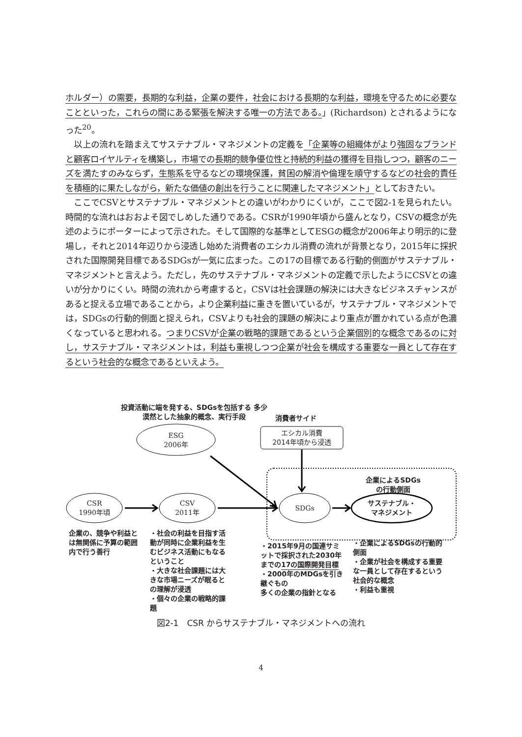ホルダー）の需要，長期的な利益，企業の要件，社会における長期的な利益，環境を守るために必要なことといった，これらの間にある緊張を解決する唯一の方法である。」(Richardson) とされるようになった<sup>20</sup>。
　以上の流れを踏まえてサステナブル・マネジメントの定義を「企業等の組織体がより強固なブランドと顧客ロイヤルティを構築し，市場での長期的競争優位性と持続的利益の獲得を目指しつつ，顧客のニーズを満たすのみならず，生態系を守るなどの環境保護，貧困の解消や倫理を順守するなどの社会的責任を積極的に果たしながら，新たな価値の創出を行うことに関連したマネジメント」としておきたい。
　ここでCSVとサステナブル・マネジメントとの違いがわかりにくいが，ここで図2-1を見られたい。時間的な流れはおおよそ図でしめした通りである。CSRが1990年頃から盛んとなり，CSVの概念が先述のようにポーターによって示された。そして国際的な基準としてESGの概念が2006年より明示的に登場し，それと2014年辺りから浸透し始めた消費者のエシカル消費の流れが背景となり，2015年に採択された国際開発目標であるSDGsが一気に広まった。この17の目標である行動的側面がサステナブル・マネジメントと言えよう。ただし，先のサステナブル・マネジメントの定義で示したようにCSVとの違いが分かりにくい。時間の流れから考慮すると，CSVは社会課題の解決には大きなビジネスチャンスがあると捉える立場であることから，より企業利益に重きを置いているが，サステナブル・マネジメントでは，SDGsの行動的側面と捉えられ，CSVよりも社会的課題の解決により重点が置かれている点が色濃くなっていると思われる。つまりCSVが企業の戦略的課題であるという企業個別的な概念であるのに対し，サステナブル・マネジメントは，利益も重視しつつ企業が社会を構成する重要な一員として存在するという社会的な概念であるといえよう。
投資活動に端を発する、SDGsを包括する 多少漠然とした抽象的概念、実行手段
消費者サイド
ESG
2006年
エシカル消費
2014年頃から浸透
企業によるSDGs
の行動側面
CSR
1990年頃
CSV
2011年
SDGs
サステナブル・
マネジメント
企業の、競争や利益とは無関係に予算の範囲内で行う善行
・社会の利益を目指す活動が同時に企業利益を生むビジネス活動にもなるということ
・大きな社会課題には大きな市場ニーズが眠るとの理解が浸透
・個々の企業の戦略的課題
・2015年9月の国連サミットで採択された2030年までの17の国際開発目標
・2000年のMDGsを引き継ぐもの
多くの企業の指針となる
・企業によるSDGsの行動的側面
・企業が社会を構成する重要な一員として存在するという社会的な概念
・利益も重視
図2-1　CSR からサステナブル・マネジメントへの流れ
4